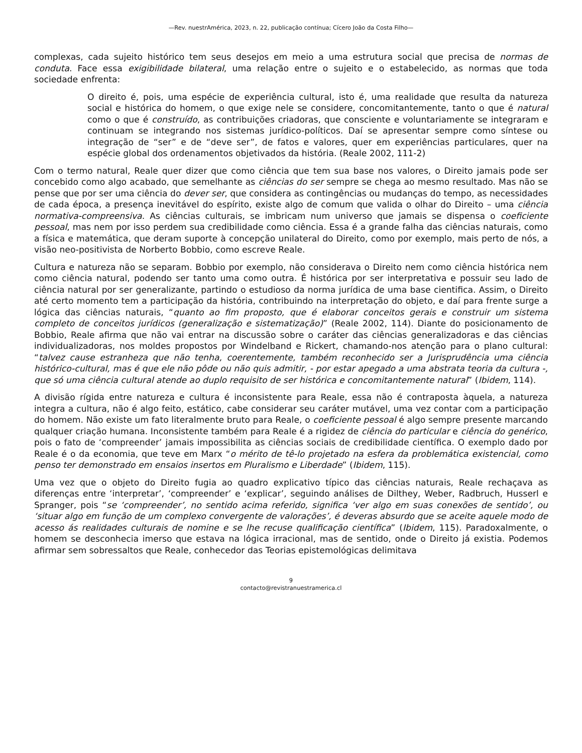—Rev. nuestrAmérica, 2023, n. 22, publicação contínua; Cícero João da Costa Filho—
complexas, cada sujeito histórico tem seus desejos em meio a uma estrutura social que precisa de normas de conduta. Face essa exigibilidade bilateral, uma relação entre o sujeito e o estabelecido, as normas que toda sociedade enfrenta:
O direito é, pois, uma espécie de experiência cultural, isto é, uma realidade que resulta da natureza social e histórica do homem, o que exige nele se considere, concomitantemente, tanto o que é natural como o que é construído, as contribuições criadoras, que consciente e voluntariamente se integraram e continuam se integrando nos sistemas jurídico-políticos. Daí se apresentar sempre como síntese ou integração de “ser” e de “deve ser”, de fatos e valores, quer em experiências particulares, quer na espécie global dos ordenamentos objetivados da história. (Reale 2002, 111-2)
Com o termo natural, Reale quer dizer que como ciência que tem sua base nos valores, o Direito jamais pode ser concebido como algo acabado, que semelhante as ciências do ser sempre se chega ao mesmo resultado. Mas não se pense que por ser uma ciência do dever ser, que considera as contingências ou mudanças do tempo, as necessidades de cada época, a presença inevitável do espírito, existe algo de comum que valida o olhar do Direito – uma ciência normativa-compreensiva. As ciências culturais, se imbricam num universo que jamais se dispensa o coeficiente pessoal, mas nem por isso perdem sua credibilidade como ciência. Essa é a grande falha das ciências naturais, como a física e matemática, que deram suporte à concepção unilateral do Direito, como por exemplo, mais perto de nós, a visão neo-positivista de Norberto Bobbio, como escreve Reale.
Cultura e natureza não se separam. Bobbio por exemplo, não considerava o Direito nem como ciência histórica nem como ciência natural, podendo ser tanto uma como outra. É histórica por ser interpretativa e possuir seu lado de ciência natural por ser generalizante, partindo o estudioso da norma jurídica de uma base cientifica. Assim, o Direito até certo momento tem a participação da história, contribuindo na interpretação do objeto, e daí para frente surge a lógica das ciências naturais, “quanto ao fim proposto, que é elaborar conceitos gerais e construir um sistema completo de conceitos jurídicos (generalização e sistematização)” (Reale 2002, 114). Diante do posicionamento de Bobbio, Reale afirma que não vai entrar na discussão sobre o caráter das ciências generalizadoras e das ciências individualizadoras, nos moldes propostos por Windelband e Rickert, chamando-nos atenção para o plano cultural: “talvez cause estranheza que não tenha, coerentemente, também reconhecido ser a Jurisprudência uma ciência histórico-cultural, mas é que ele não pôde ou não quis admitir, - por estar apegado a uma abstrata teoria da cultura -, que só uma ciência cultural atende ao duplo requisito de ser histórica e concomitantemente natural” (Ibidem, 114).
A divisão rígida entre natureza e cultura é inconsistente para Reale, essa não é contraposta àquela, a natureza integra a cultura, não é algo feito, estático, cabe considerar seu caráter mutável, uma vez contar com a participação do homem. Não existe um fato literalmente bruto para Reale, o coeficiente pessoal é algo sempre presente marcando qualquer criação humana. Inconsistente também para Reale é a rigidez de ciência do particular e ciência do genérico, pois o fato de ‘compreender’ jamais impossibilita as ciências sociais de credibilidade científica. O exemplo dado por Reale é o da economia, que teve em Marx “o mérito de tê-lo projetado na esfera da problemática existencial, como penso ter demonstrado em ensaios insertos em Pluralismo e Liberdade” (Ibidem, 115).
Uma vez que o objeto do Direito fugia ao quadro explicativo típico das ciências naturais, Reale rechaçava as diferenças entre ‘interpretar’, ‘compreender’ e ‘explicar’, seguindo análises de Dilthey, Weber, Radbruch, Husserl e Spranger, pois “se ‘compreender’, no sentido acima referido, significa ‘ver algo em suas conexões de sentido’, ou ‘situar algo em função de um complexo convergente de valorações’, é deveras absurdo que se aceite aquele modo de acesso ás realidades culturais de nomine e se lhe recuse qualificação científica” (Ibidem, 115). Paradoxalmente, o homem se desconhecia imerso que estava na lógica irracional, mas de sentido, onde o Direito já existia. Podemos afirmar sem sobressaltos que Reale, conhecedor das Teorias epistemológicas delimitava
9
contacto@revistranuestramerica.cl